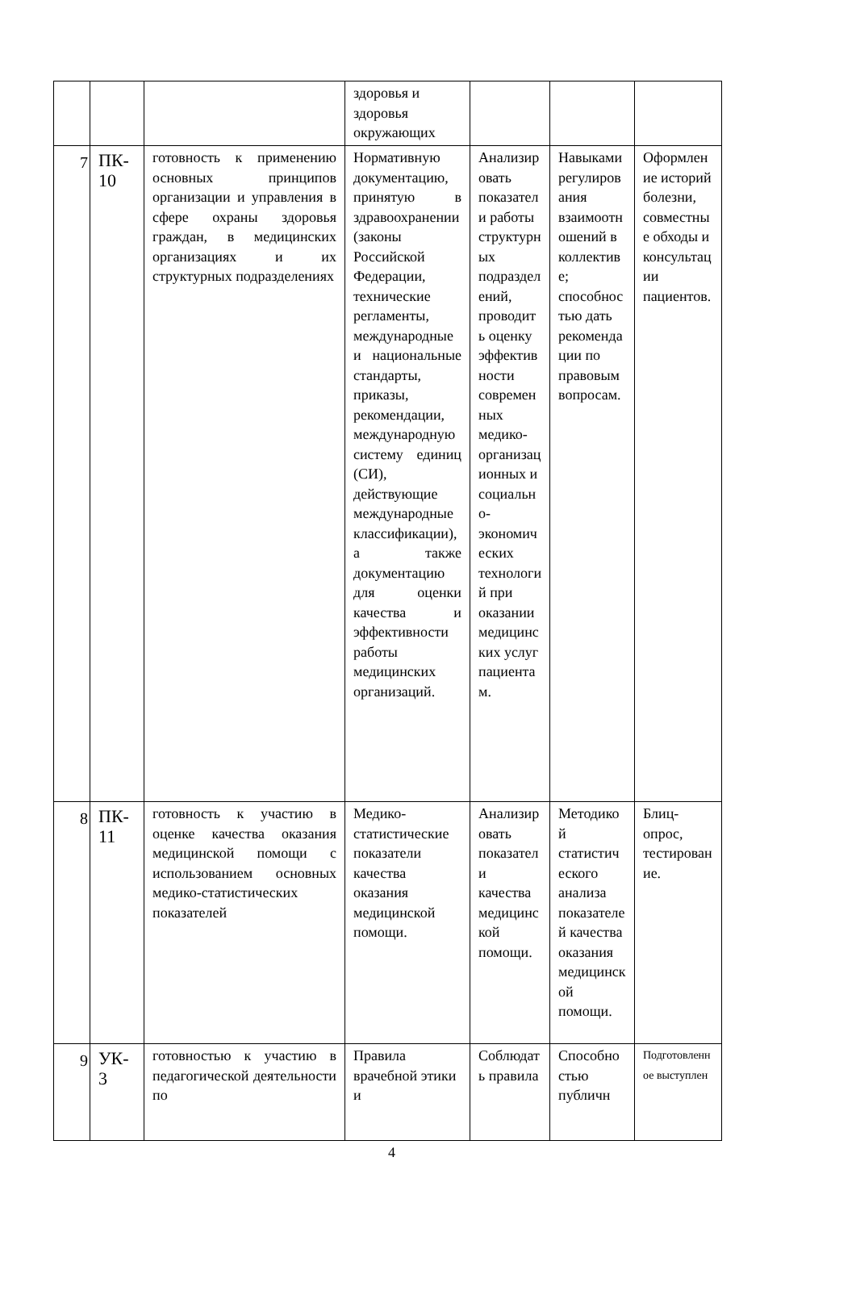| | | | здоровья и здоровья окружающих | | | |
| 7 | ПК-10 | готовность к применению основных принципов организации и управления в сфере охраны здоровья граждан, в медицинских организациях и их структурных подразделениях | Нормативную документацию, принятую в здравоохранении (законы Российской Федерации, технические регламенты, международные и национальные стандарты, приказы, рекомендации, международную систему единиц (СИ), действующие международные классификации), а также документацию для оценки качества и эффективности работы медицинских организаций. | Анализировать показатели работы структурных подразделений, проводить оценку эффективности современных медико-организационных и социально-экономических технологий при оказании медицинских услуг пациентам. | Навыками регулирования взаимоотношений в коллективе; способностью дать рекомендации по правовым вопросам. | Оформление историй болезни, совместные обходы и консультации пациентов. |
| 8 | ПК-11 | готовность к участию в оценке качества оказания медицинской помощи с использованием основных медико-статистических показателей | Медико-статистические показатели качества оказания медицинской помощи. | Анализировать показатели качества медицинской помощи. | Методикой статистического анализа показателей качества оказания медицинской помощи. | Блиц-опрос, тестирование. |
| 9 | УК-3 | готовностью к участию в педагогической деятельности по | Правила врачебной этики и | Соблюдать правила | Способностью публичн | Подготовленное выступлен |
4